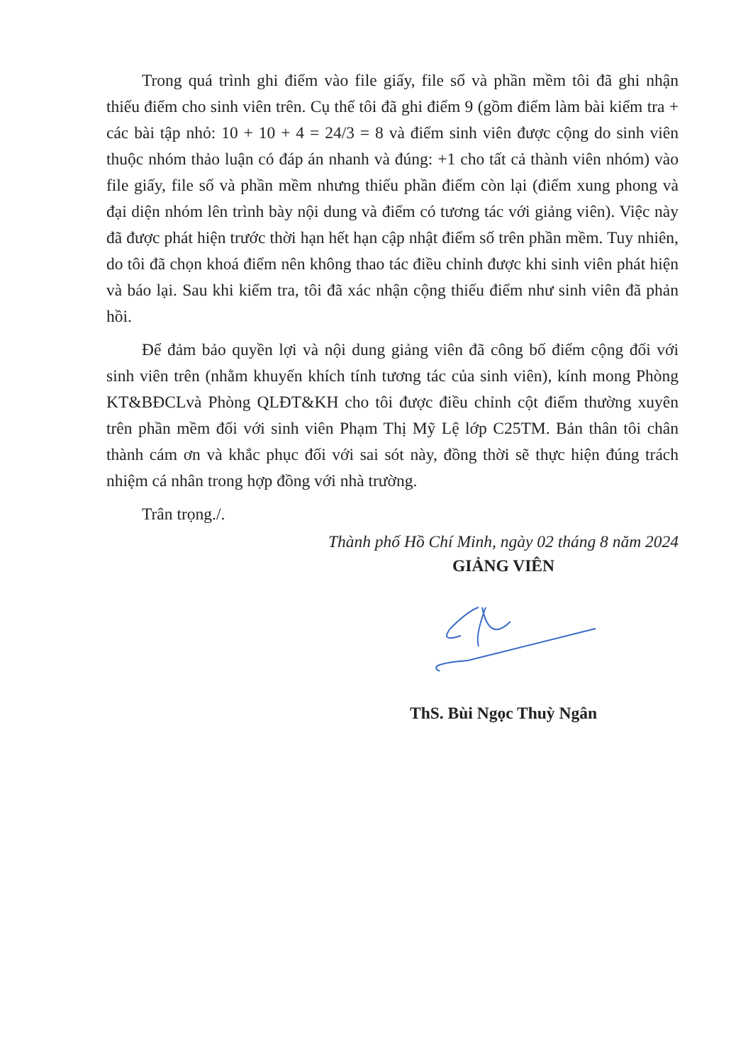Trong quá trình ghi điểm vào file giấy, file sổ và phần mềm tôi đã ghi nhận thiếu điểm cho sinh viên trên. Cụ thể tôi đã ghi điểm 9 (gồm điểm làm bài kiểm tra + các bài tập nhỏ: 10 + 10 + 4 = 24/3 = 8 và điểm sinh viên được cộng do sinh viên thuộc nhóm thảo luận có đáp án nhanh và đúng: +1 cho tất cả thành viên nhóm) vào file giấy, file sổ và phần mềm nhưng thiếu phần điểm còn lại (điểm xung phong và đại diện nhóm lên trình bày nội dung và điểm có tương tác với giảng viên). Việc này đã được phát hiện trước thời hạn hết hạn cập nhật điểm số trên phần mềm. Tuy nhiên, do tôi đã chọn khoá điểm nên không thao tác điều chỉnh được khi sinh viên phát hiện và báo lại. Sau khi kiểm tra, tôi đã xác nhận cộng thiếu điểm như sinh viên đã phản hồi.
Để đảm bảo quyền lợi và nội dung giảng viên đã công bố điểm cộng đối với sinh viên trên (nhằm khuyến khích tính tương tác của sinh viên), kính mong Phòng KT&BĐCLvà Phòng QLĐT&KH cho tôi được điều chỉnh cột điểm thường xuyên trên phần mềm đối với sinh viên Phạm Thị Mỹ Lệ lớp C25TM. Bản thân tôi chân thành cám ơn và khắc phục đối với sai sót này, đồng thời sẽ thực hiện đúng trách nhiệm cá nhân trong hợp đồng với nhà trường.
Trân trọng./.
Thành phố Hồ Chí Minh, ngày 02 tháng 8 năm 2024
GIẢNG VIÊN
ThS. Bùi Ngọc Thuỳ Ngân